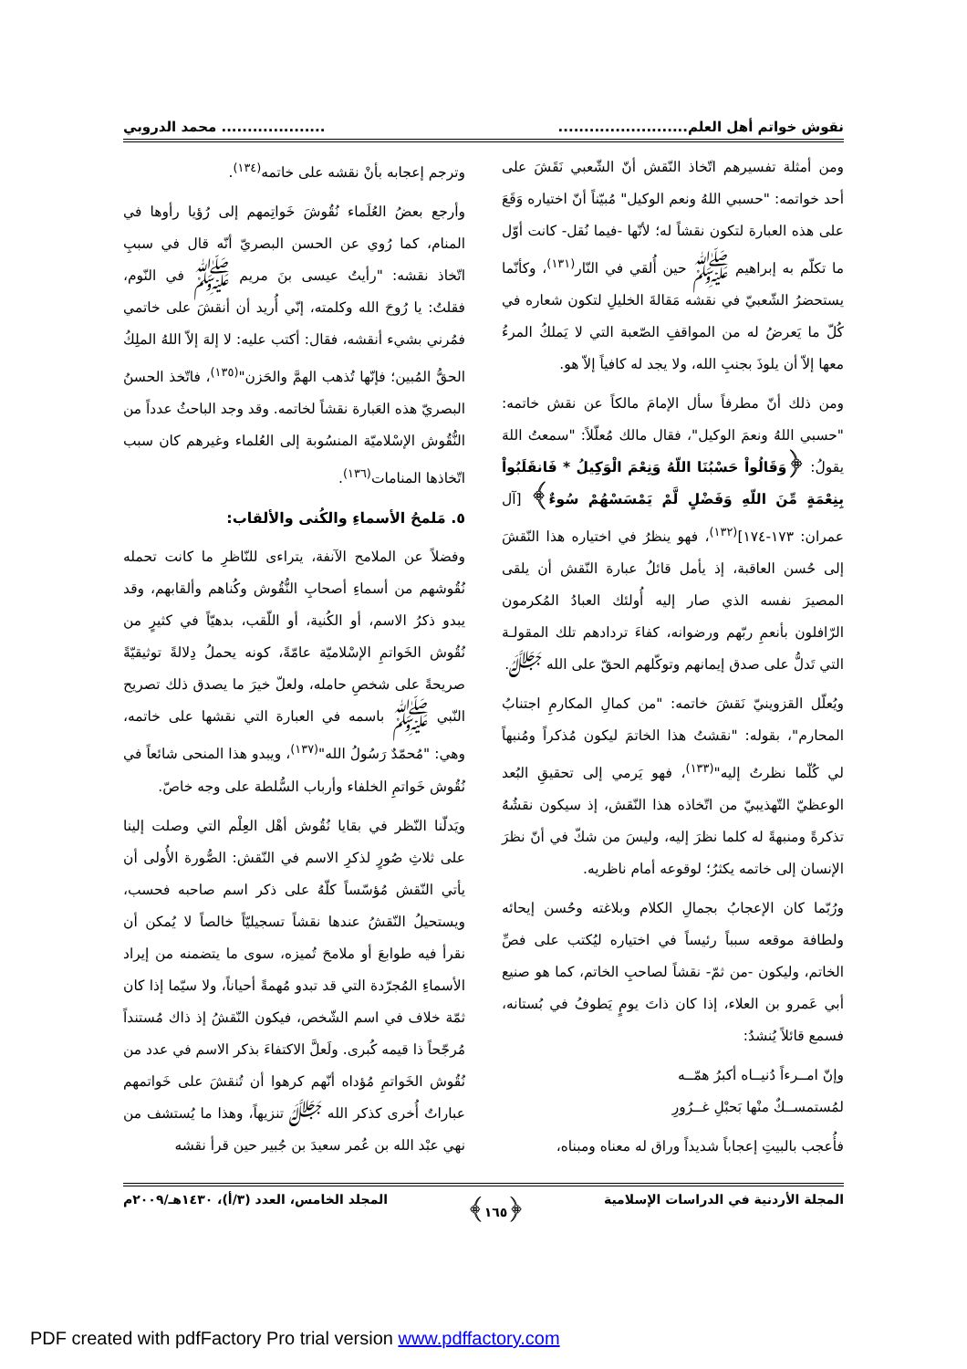نقوش خواتم أهل العلم............................................. محمد الدروبي
ومن أمثلة تفسيرهم اتّخاذ النّقش أنّ الشّعبي نَقَشَ على أحد خواتمه: "حسبي اللهُ ونعم الوكيل" مُبيّناً أنّ اختياره وَقَعَ على هذه العبارة لتكون نقشاً له؛ لأنّها -فيما نُقل- كانت أوّل ما تكلّم به إبراهيم ﷺ حين أُلقي في النّار<sup>(١٣١)</sup>، وكأنّما يستحضرُ الشّعبيّ في نقشه مَقالةَ الخليلِ لتكون شعاره في كُلّ ما يَعرضُ له من المواقفِ الصّعبة التي لا يَملكُ المرءُ معها إلاّ أن يلوذَ بجنبِ الله، ولا يجد له كافياً إلاّ هو.
ومن ذلك أنّ مطرفاً سأل الإمامَ مالكاً عن نقش خاتمه: "حسبي اللهُ ونعمَ الوكيل"، فقال مالك مُعلّلاً: "سمعتُ اللهَ يقولُ: ﴿وَقَالُواْ حَسْبُنَا اللّهُ وَنِعْمَ الْوَكِيلُ * فَانقَلَبُواْ بِنِعْمَةٍ مِّنَ اللّهِ وَفَضْلٍ لَّمْ يَمْسَسْهُمْ سُوءٌ﴾ [آل عمران: ١٧٣-١٧٤]<sup>(١٣٢)</sup>، فهو ينظرُ في اختياره هذا النّقشَ إلى حُسن العاقبة، إذ يأمل قائلُ عبارة النّقش أن يلقى المصيرَ نفسه الذي صار إليه أُولئك العبادُ المُكرمون الرّافلون بأنعمِ ربّهم ورضوانه، كفاءَ تردادهم تلك المقولـة التي تَدلُّ على صدق إيمانهم وتوكّلهم الحقّ على الله ﷻ.
ويُعلّل القزوينيّ نَقشَ خاتمه: "من كمالِ المكارمِ اجتنابُ المحارم"، بقوله: "نقشتُ هذا الخاتمَ ليكون مُذكراً ومُنبهاً لي كُلّما نظرتُ إليه"<sup>(١٣٣)</sup>، فهو يَرمي إلى تحقيقِ البُعد الوعظيّ التّهذيبيّ من اتّخاذه هذا النّقش، إذ سيكون نقشُهُ تذكرةً ومنبهةً له كلما نظرَ إليه، وليسَ من شكّ في أنّ نظرَ الإنسان إلى خاتمه يكثرُ؛ لوقوعه أمام ناظريه.
ورُبّما كان الإعجابُ بجمالِ الكلام وبلاغته وحُسن إيحائه ولطافة موقعه سبباً رئيساً في اختياره ليُكتب على فصِّ الخاتم، وليكون -من ثمّ- نقشاً لصاحبِ الخاتم، كما هو صنيع أبي عَمرو بن العلاء، إذا كان ذاتَ يومٍ يَطوفُ في بُستانه، فسمع قائلاً يُنشدُ:
وإنّ امــرءاً دُنيــاه أكبرُ همّــه
لمُستمســكٌ منْها بَحبْلِ غــرُورِ
فأُعجب بالبيتِ إعجاباً شديداً وراق له معناه ومبناه،
وترجم إعجابه بأنْ نقشه على خاتمه<sup>(١٣٤)</sup>.
وأرجع بعضُ العُلَماء نُقُوشَ خَواتِمهم إلى رُؤيا رأوها في المنام، كما رُوي عن الحسن البصريّ أنّه قال في سببِ اتّخاذ نقشه: "رأيتُ عيسى بنَ مريم ﷺ في النّوم، فقلتُ: يا رُوحَ الله وكلمته، إنّي أُريد أن أنقشَ على خاتمي فمُرني بشيء أنقشه، فقال: أكتب عليه: لا إلهَ إلاّ اللهُ الملِكُ الحقُّ المُبين؛ فإنّها تُذهب الهمَّ والحَزن"<sup>(١٣٥)</sup>، فاتّخذ الحسنُ البصريّ هذه العَبارة نقشاً لخاتمه. وقد وجد الباحثُ عدداً من النُّقُوش الإسْلاميّة المنسُوبة إلى العُلماء وغيرهم كان سبب اتّخاذها المنامات<sup>(١٣٦)</sup>.
٥. مَلمحُ الأسماءِ والكُنى والألقاب:
وفضلاً عن الملامح الآنفة، يتراءى للنّاظرِ ما كانت تحمله نُقُوشهم من أسماءِ أصحابِ النُّقُوش وكُناهم وألقابهم، وقد يبدو ذكرُ الاسم، أو الكُنية، أو اللّقب، بدهيّاً في كثيرٍ من نُقُوش الخَواتمِ الإسْلاميّة عامّةً، كونه يحملُ دِلالةً توثيقيّةً صريحةً على شخصِ حامله، ولعلّ خيرَ ما يصدق ذلك تصريح النّبي ﷺ باسمه في العبارة التي نقشها على خاتمه، وهي: "مُحمّدٌ رَسُولُ الله"<sup>(١٣٧)</sup>، ويبدو هذا المنحى شائعاً في نُقُوش خَواتمِ الخلفاء وأرباب السُّلطة على وجه خاصّ.
ويَدلّنا النّظر في بقايا نُقُوش أهْل العِلْم التي وصلت إلينا على ثلاثِ صُورٍ لذكرِ الاسم في النّقش: الصُّورة الأُولى أن يأتي النّقش مُؤسّساً كلّهُ على ذكر اسم صاحبه فحسب، ويستحيلُ النّقشُ عندها نقشاً تسجيليّاً خالصاً لا يُمكن أن نقرأ فيه طوابعَ أو ملامحَ تُميزه، سوى ما يتضمنه من إيراد الأسماءِ المُجرّدة التي قد تبدو مُهمةً أحياناً، ولا سيّما إذا كان ثمّة خلاف في اسم الشّخص، فيكون النّقشُ إذ ذاك مُستنداً مُرجّحاً ذا قيمه كُبرى. ولَعلَّ الاكتفاءَ بذكر الاسم في عدد من نُقُوش الخَواتمِ مُؤداه أنّهم كرهوا أن تُنقشَ على خَواتمهم عباراتٌ أُخرى كذكر الله ﷻ تنزيهاً، وهذا ما يُستشف من نهي عبْد الله بن عُمر سعيدَ بن جُبير حين قرأ نقشه
المجلة الأردنية في الدراسات الإسلامية ﴿١٦٥﴾ المجلد الخامس، العدد (٣/أ)، ١٤٣٠هـ/٢٠٠٩م
PDF created with pdfFactory Pro trial version www.pdffactory.com